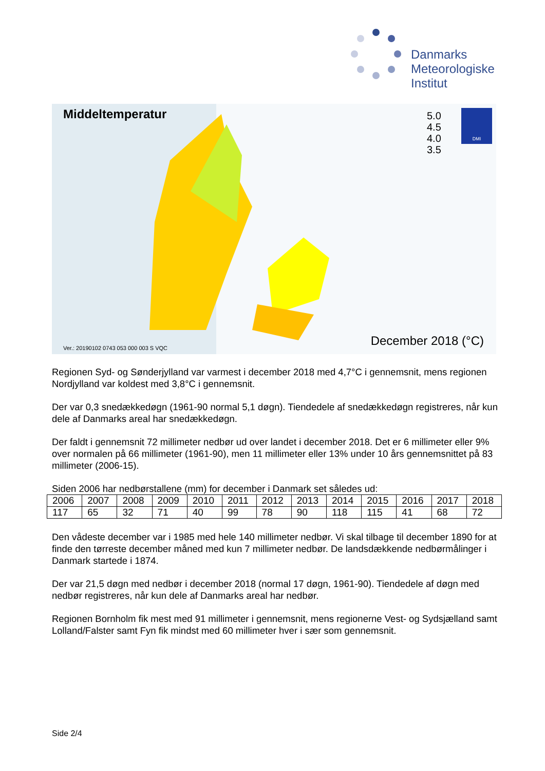Danmarks
Meteorologiske
Institut
Middeltemperatur
5.0
4.5
4.0
3.5
DMI
Ver.: 20190102 0743 053 000 003 S VQC
December 2018 (°C)
Regionen Syd- og Sønderjylland var varmest i december 2018 med 4,7°C i gennemsnit, mens regionen Nordjylland var koldest med 3,8°C i gennemsnit.
Der var 0,3 snedækkedøgn (1961-90 normal 5,1 døgn). Tiendedele af snedækkedøgn registreres, når kun dele af Danmarks areal har snedækkedøgn.
Der faldt i gennemsnit 72 millimeter nedbør ud over landet i december 2018. Det er 6 millimeter eller 9% over normalen på 66 millimeter (1961-90), men 11 millimeter eller 13% under 10 års gennemsnittet på 83 millimeter (2006-15).
Siden 2006 har nedbørstallene (mm) for december i Danmark set således ud:
| 2006 | 2007 | 2008 | 2009 | 2010 | 2011 | 2012 | 2013 | 2014 | 2015 | 2016 | 2017 | 2018 |
| 117 | 65 | 32 | 71 | 40 | 99 | 78 | 90 | 118 | 115 | 41 | 68 | 72 |
Den vådeste december var i 1985 med hele 140 millimeter nedbør. Vi skal tilbage til december 1890 for at finde den tørreste december måned med kun 7 millimeter nedbør. De landsdækkende nedbørmålinger i Danmark startede i 1874.
Der var 21,5 døgn med nedbør i december 2018 (normal 17 døgn, 1961-90). Tiendedele af døgn med nedbør registreres, når kun dele af Danmarks areal har nedbør.
Regionen Bornholm fik mest med 91 millimeter i gennemsnit, mens regionerne Vest- og Sydsjælland samt Lolland/Falster samt Fyn fik mindst med 60 millimeter hver i sær som gennemsnit.
Side 2/4